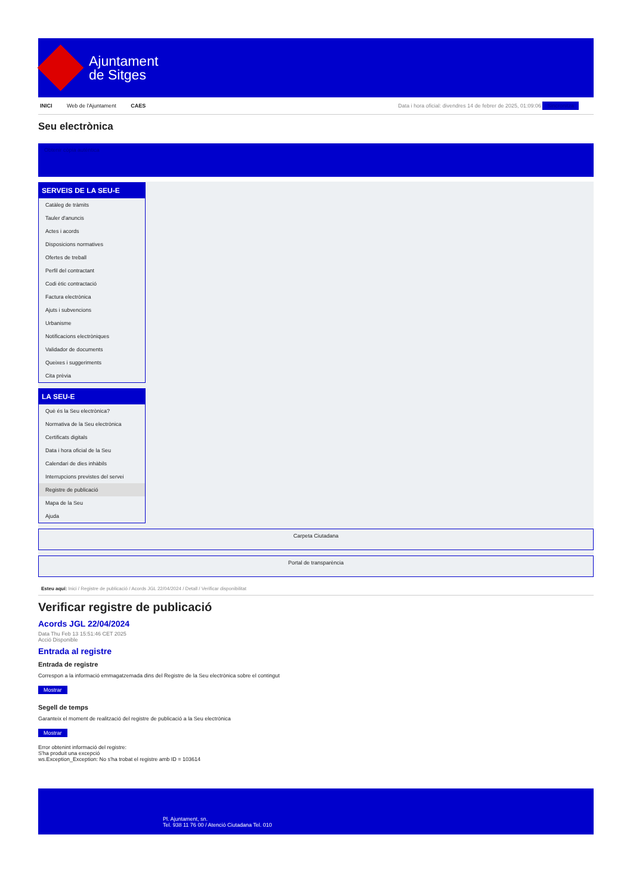Ajuntament
de Sitges
INICI Web de l'Ajuntament CAES Data i hora oficial: divendres 14 de febrer de 2025, 01:09:06 Sincronitza
Seu electrònica
Obtenir còpia autèntica
SERVEIS DE LA SEU-E
Catàleg de tràmits
Tauler d'anuncis
Actes i acords
Disposicions normatives
Ofertes de treball
Perfil del contractant
Codi ètic contractació
Factura electrònica
Ajuts i subvencions
Urbanisme
Notificacions electròniques
Validador de documents
Queixes i suggeriments
Cita prèvia
LA SEU-E
Què és la Seu electrònica?
Normativa de la Seu electrònica
Certificats digitals
Data i hora oficial de la Seu
Calendari de dies inhàbils
Interrupcions previstes del servei
Registre de publicació
Mapa de la Seu
Ajuda
Carpeta Ciutadana
Portal de transparència
Esteu aquí: Inici / Registre de publicació / Acords JGL 22/04/2024 / Detall / Verificar disponibilitat
Verificar registre de publicació
Acords JGL 22/04/2024
Data Thu Feb 13 15:51:46 CET 2025
Acció Disponible
Entrada al registre
Entrada de registre
Correspon a la informació emmagatzemada dins del Registre de la Seu electrònica sobre el contingut
Mostrar
Segell de temps
Garanteix el moment de realització del registre de publicació a la Seu electrònica
Mostrar
Error obtenint informació del registre:
S'ha produit una excepció
ws.Exception_Exception: No s'ha trobat el registre amb ID = 103614
Pl. Ajuntament, sn.
Tel. 938 11 76 00 / Atenció Ciutadana Tel. 010